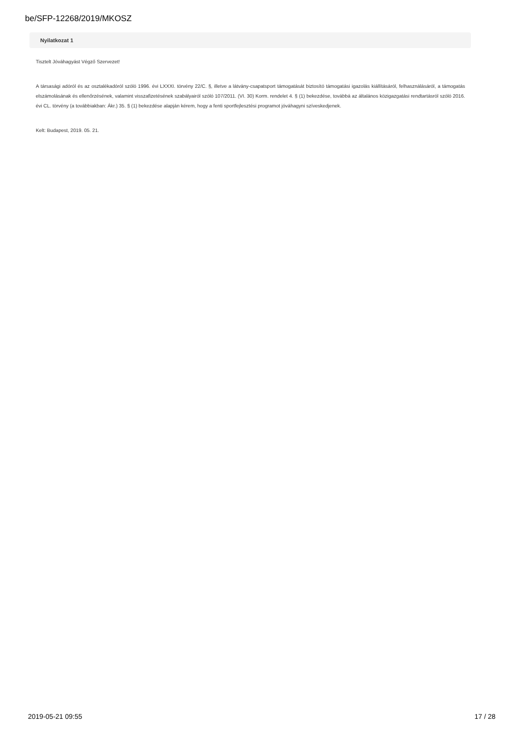be/SFP-12268/2019/MKOSZ
Nyilatkozat 1
Tisztelt Jóváhagyást Végző Szervezet!
A társasági adóról és az osztalékadóról szóló 1996. évi LXXXI. törvény 22/C. §, illetve a látvány-csapatsport támogatását biztosító támogatási igazolás kiállításáról, felhasználásáról, a támogatás elszámolásának és ellenőrzésének, valamint visszafizetésének szabályairól szóló 107/2011. (VI. 30) Korm. rendelet 4. § (1) bekezdése, továbbá az általános közigazgatási rendtartásról szóló 2016. évi CL. törvény (a továbbiakban: Ákr.) 35. § (1) bekezdése alapján kérem, hogy a fenti sportfejlesztési programot jóváhagyni szíveskedjenek.
Kelt: Budapest, 2019. 05. 21.
2019-05-21 09:55 17 / 28